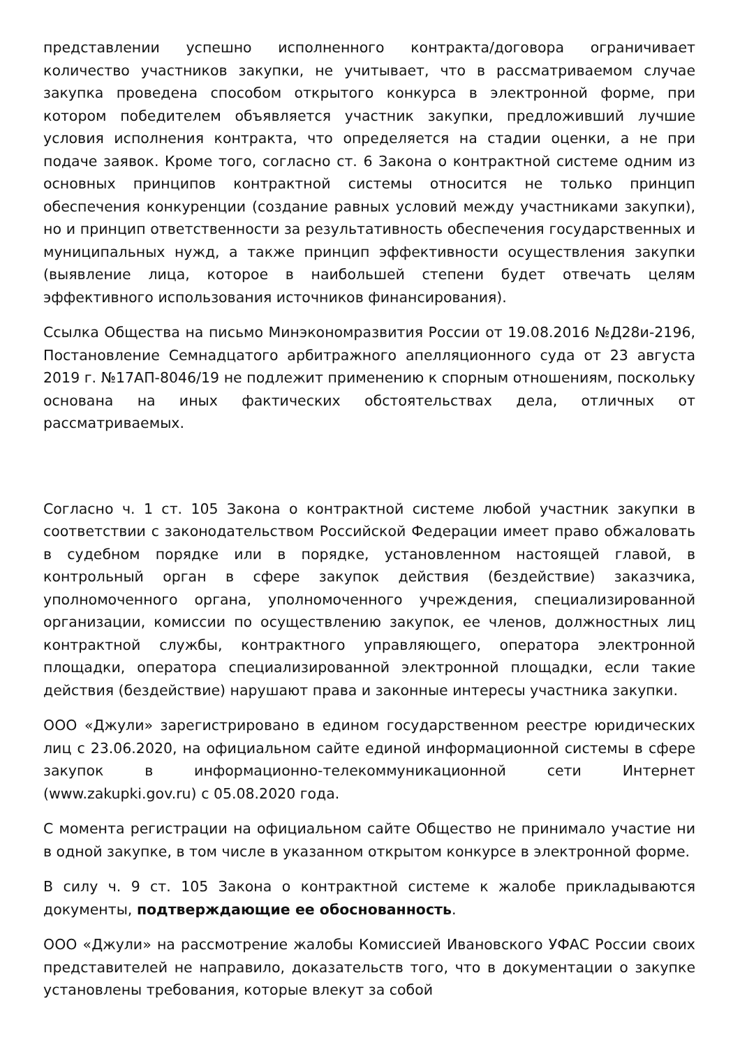представлении успешно исполненного контракта/договора ограничивает количество участников закупки, не учитывает, что в рассматриваемом случае закупка проведена способом открытого конкурса в электронной форме, при котором победителем объявляется участник закупки, предложивший лучшие условия исполнения контракта, что определяется на стадии оценки, а не при подаче заявок. Кроме того, согласно ст. 6 Закона о контрактной системе одним из основных принципов контрактной системы относится не только принцип обеспечения конкуренции (создание равных условий между участниками закупки), но и принцип ответственности за результативность обеспечения государственных и муниципальных нужд, а также принцип эффективности осуществления закупки (выявление лица, которое в наибольшей степени будет отвечать целям эффективного использования источников финансирования).
Ссылка Общества на письмо Минэкономразвития России от 19.08.2016 №Д28и-2196, Постановление Семнадцатого арбитражного апелляционного суда от 23 августа 2019 г. №17АП-8046/19 не подлежит применению к спорным отношениям, поскольку основана на иных фактических обстоятельствах дела, отличных от рассматриваемых.
Согласно ч. 1 ст. 105 Закона о контрактной системе любой участник закупки в соответствии с законодательством Российской Федерации имеет право обжаловать в судебном порядке или в порядке, установленном настоящей главой, в контрольный орган в сфере закупок действия (бездействие) заказчика, уполномоченного органа, уполномоченного учреждения, специализированной организации, комиссии по осуществлению закупок, ее членов, должностных лиц контрактной службы, контрактного управляющего, оператора электронной площадки, оператора специализированной электронной площадки, если такие действия (бездействие) нарушают права и законные интересы участника закупки.
ООО «Джули» зарегистрировано в едином государственном реестре юридических лиц с 23.06.2020, на официальном сайте единой информационной системы в сфере закупок в информационно-телекоммуникационной сети Интернет (www.zakupki.gov.ru) с 05.08.2020 года.
С момента регистрации на официальном сайте Общество не принимало участие ни в одной закупке, в том числе в указанном открытом конкурсе в электронной форме.
В силу ч. 9 ст. 105 Закона о контрактной системе к жалобе прикладываются документы, подтверждающие ее обоснованность.
ООО «Джули» на рассмотрение жалобы Комиссией Ивановского УФАС России своих представителей не направило, доказательств того, что в документации о закупке установлены требования, которые влекут за собой